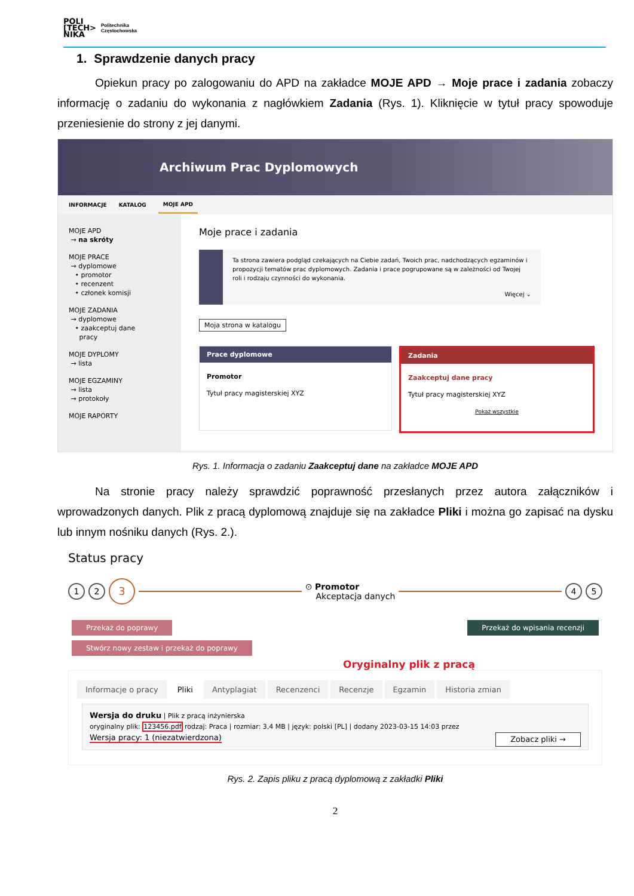POLI
[TECH>
NIKA
Politechnika
Częstochowska
1. Sprawdzenie danych pracy
Opiekun pracy po zalogowaniu do APD na zakładce MOJE APD → Moje prace i zadania zobaczy informację o zadaniu do wykonania z nagłówkiem Zadania (Rys. 1). Kliknięcie w tytuł pracy spowoduje przeniesienie do strony z jej danymi.
Archiwum Prac Dyplomowych
INFORMACJE KATALOG MOJE APD
MOJE APD
→ na skróty
MOJE PRACE
→ dyplomowe
• promotor
• recenzent
• członek komisji
MOJE ZADANIA
→ dyplomowe
• zaakceptuj dane
pracy
MOJE DYPLOMY
→ lista
MOJE EGZAMINY
→ lista
→ protokoły
MOJE RAPORTY
Moje prace i zadania
Ta strona zawiera podgląd czekających na Ciebie zadań, Twoich prac, nadchodzących egzaminów i propozycji tematów prac dyplomowych. Zadania i prace pogrupowane są w zależności od Twojej roli i rodzaju czynności do wykonania.
Więcej ⌄
Moja strona w katalogu
Prace dyplomowe
Promotor
Tytuł pracy magisterskiej XYZ
Zadania
Zaakceptuj dane pracy
Tytuł pracy magisterskiej XYZ
Pokaż wszystkie
Rys. 1. Informacja o zadaniu Zaakceptuj dane na zakładce MOJE APD
Na stronie pracy należy sprawdzić poprawność przesłanych przez autora załączników i wprowadzonych danych. Plik z pracą dyplomową znajduje się na zakładce Pliki i można go zapisać na dysku lub innym nośniku danych (Rys. 2.).
Status pracy
1 2 3 ⊙ Promotor
Akceptacja danych 4 5
Przekaż do poprawy Przekaż do wpisania recenzji
Stwórz nowy zestaw i przekaż do poprawy
Oryginalny plik z pracą
Informacje o pracy Pliki Antyplagiat Recenzenci Recenzje Egzamin Historia zmian
Wersja do druku | Plik z pracą inżynierska
oryginalny plik: 123456.pdf rodzaj: Praca | rozmiar: 3,4 MB | język: polski [PL] | dodany 2023-03-15 14:03 przez
Wersja pracy: 1 (niezatwierdzona) Zobacz pliki →
Rys. 2. Zapis pliku z pracą dyplomową z zakładki Pliki
2